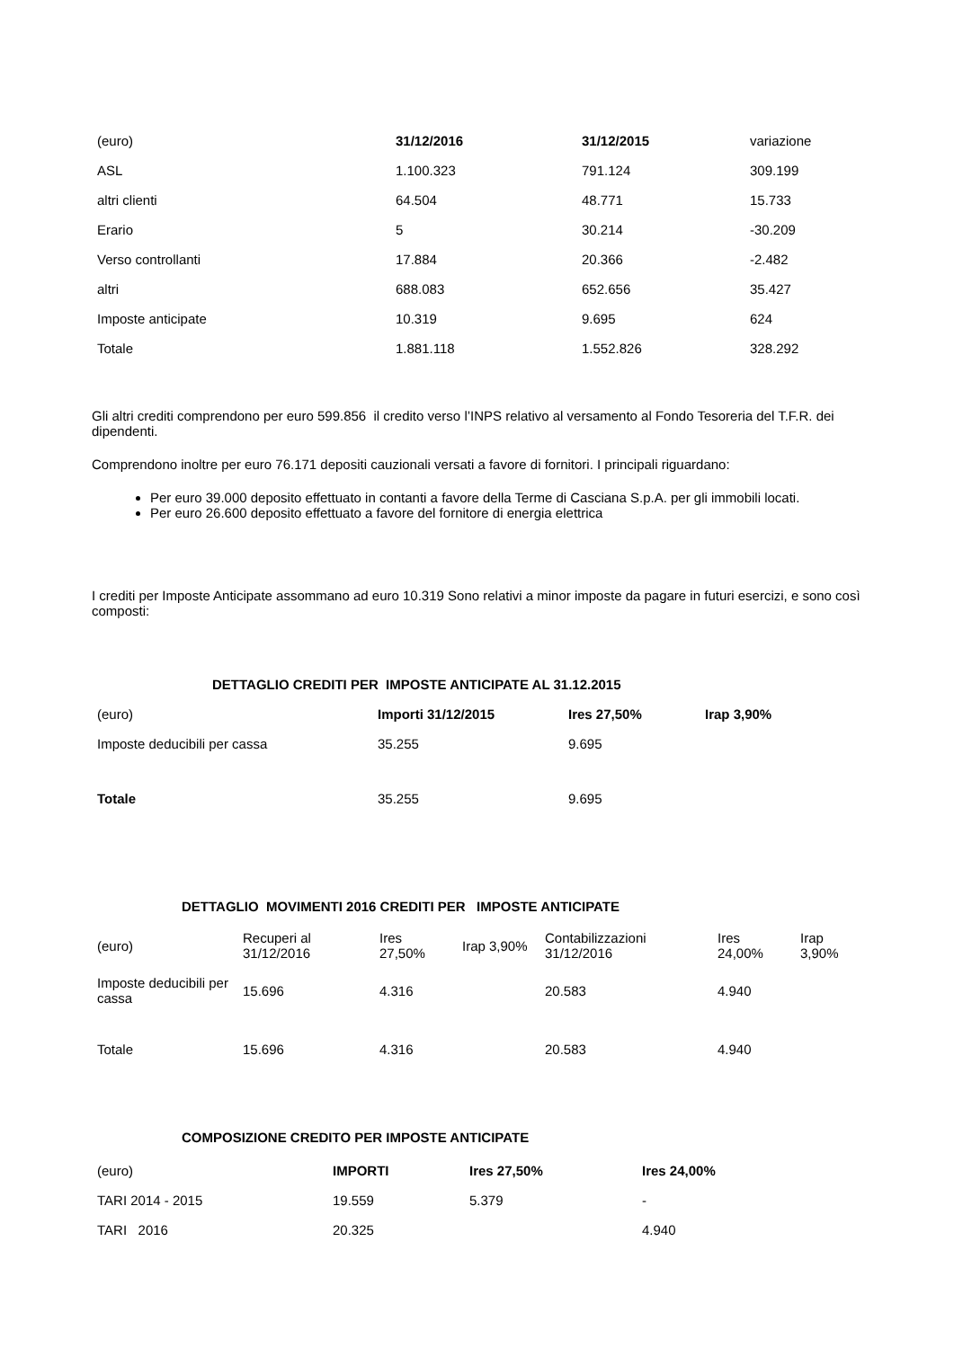| (euro) | 31/12/2016 | 31/12/2015 | variazione |
| ASL | 1.100.323 | 791.124 | 309.199 |
| altri clienti | 64.504 | 48.771 | 15.733 |
| Erario | 5 | 30.214 | -30.209 |
| Verso controllanti | 17.884 | 20.366 | -2.482 |
| altri | 688.083 | 652.656 | 35.427 |
| Imposte anticipate | 10.319 | 9.695 | 624 |
| Totale | 1.881.118 | 1.552.826 | 328.292 |
Gli altri crediti comprendono per euro 599.856 il credito verso l’INPS relativo al versamento al Fondo Tesoreria del T.F.R. dei dipendenti.
Comprendono inoltre per euro 76.171 depositi cauzionali versati a favore di fornitori. I principali riguardano:
Per euro 39.000 deposito effettuato in contanti a favore della Terme di Casciana S.p.A. per gli immobili locati.
Per euro 26.600 deposito effettuato a favore del fornitore di energia elettrica
I crediti per Imposte Anticipate assommano ad euro 10.319 Sono relativi a minor imposte da pagare in futuri esercizi, e sono così composti:
DETTAGLIO CREDITI PER IMPOSTE ANTICIPATE AL 31.12.2015
| (euro) | Importi 31/12/2015 | Ires 27,50% | Irap 3,90% |
| Imposte deducibili per cassa | 35.255 | 9.695 | |
| Totale | 35.255 | 9.695 | |
DETTAGLIO MOVIMENTI 2016 CREDITI PER IMPOSTE ANTICIPATE
| (euro) | Recuperi al 31/12/2016 | Ires 27,50% | Irap 3,90% | Contabilizzazioni 31/12/2016 | Ires 24,00% | Irap 3,90% |
| Imposte deducibili per cassa | 15.696 | 4.316 | | 20.583 | 4.940 | |
| Totale | 15.696 | 4.316 | | 20.583 | 4.940 | |
COMPOSIZIONE CREDITO PER IMPOSTE ANTICIPATE
| (euro) | IMPORTI | Ires 27,50% | Ires 24,00% |
| TARI 2014 - 2015 | 19.559 | 5.379 | - |
| TARI 2016 | 20.325 | | 4.940 |